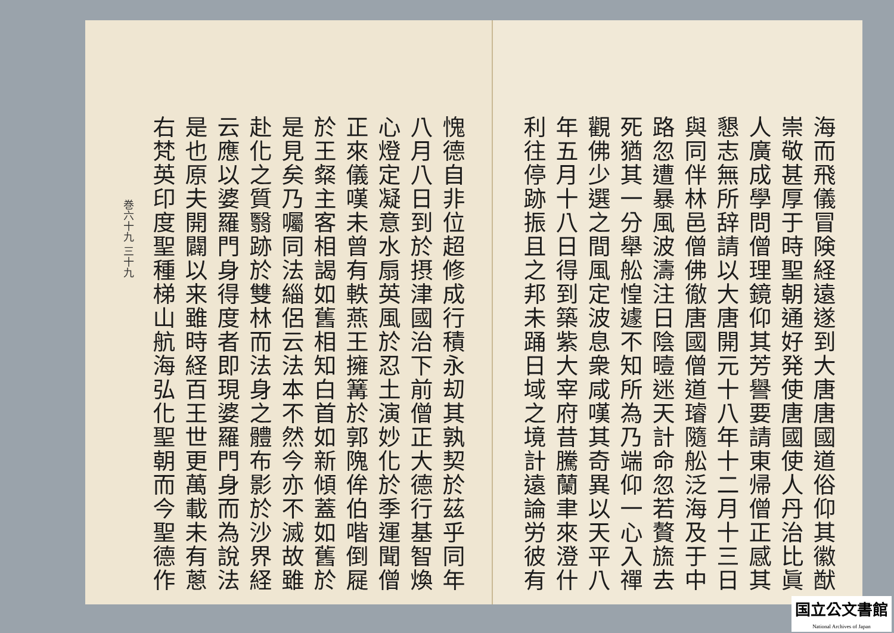愧德自非位超修成行積永刧其孰契於茲乎同年
八月八日到於摂津國治下前僧正大德行基智煥
心燈定凝意水扇英風於忍土演妙化於季運聞僧
正來儀嘆未曾有軼燕王擁篝於郭隗侔伯喈倒屣
於王粲主客相謁如舊相知白首如新傾蓋如舊於
是見矣乃囑同法緇侶云法本不然今亦不滅故雖
赴化之質翳跡於雙林而法身之體布影於沙界経
云應以婆羅門身得度者即現婆羅門身而為說法
是也原夫開闢以来雖時経百王世更萬載未有蔥
右梵英印度聖種梯山航海弘化聖朝而今聖德作
巻六十九 三十九
海而飛儀冒険経遠遂到大唐唐國道俗仰其徽猷
崇敬甚厚于時聖朝通好発使唐國使人丹治比眞
人廣成學問僧理鏡仰其芳譽要請東帰僧正感其
懇志無所辞請以大唐開元十八年十二月十三日
與同伴林邑僧佛徹唐國僧道璿隨舩泛海及于中
路忽遭暴風波濤注日陰曀迷天計命忽若贅旒去
死猶其一分舉舩惶遽不知所為乃端仰一心入禪
觀佛少選之間風定波息衆咸嘆其奇異以天平八
年五月十八日得到築紫大宰府昔騰蘭聿來澄什
利往停跡振且之邦未踊日域之境計遠論労彼有
国立公文書館
National Archives of Japan